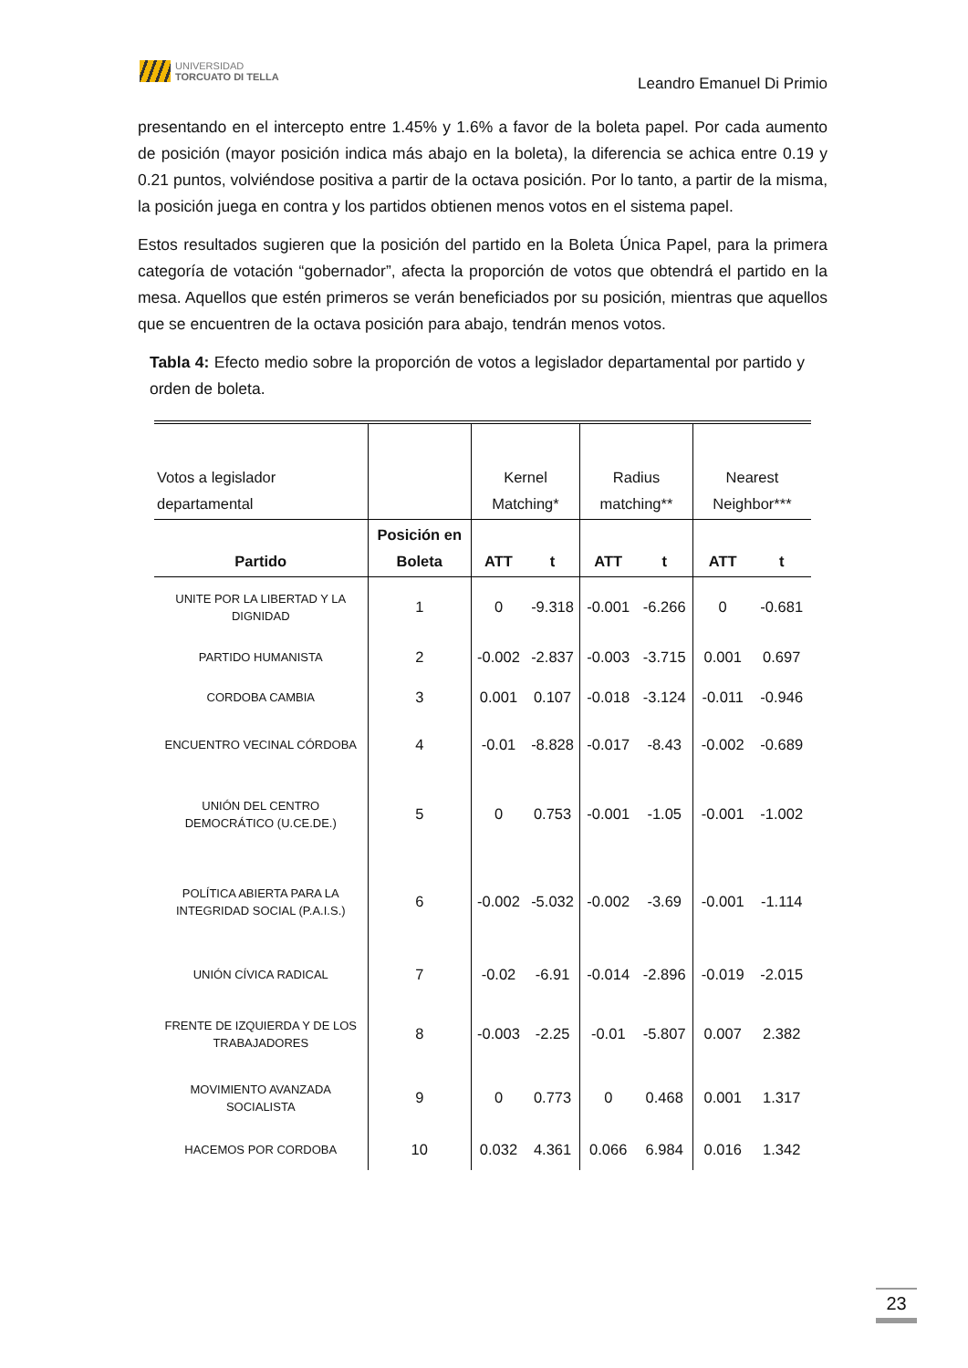UNIVERSIDAD
TORCUATO DI TELLA
Leandro Emanuel Di Primio
presentando en el intercepto entre 1.45% y 1.6% a favor de la boleta papel. Por cada aumento de posición (mayor posición indica más abajo en la boleta), la diferencia se achica entre 0.19 y 0.21 puntos, volviéndose positiva a partir de la octava posición. Por lo tanto, a partir de la misma, la posición juega en contra y los partidos obtienen menos votos en el sistema papel.
Estos resultados sugieren que la posición del partido en la Boleta Única Papel, para la primera categoría de votación “gobernador”, afecta la proporción de votos que obtendrá el partido en la mesa. Aquellos que estén primeros se verán beneficiados por su posición, mientras que aquellos que se encuentren de la octava posición para abajo, tendrán menos votos.
Tabla 4: Efecto medio sobre la proporción de votos a legislador departamental por partido y orden de boleta.
| Votos a legislador departamental | | Kernel Matching* | | Radius matching** | | Nearest Neighbor*** | |
| Partido | Posición en Boleta | ATT | t | ATT | t | ATT | t |
| UNITE POR LA LIBERTAD Y LA DIGNIDAD | 1 | 0 | -9.318 | -0.001 | -6.266 | 0 | -0.681 |
| PARTIDO HUMANISTA | 2 | -0.002 | -2.837 | -0.003 | -3.715 | 0.001 | 0.697 |
| CORDOBA CAMBIA | 3 | 0.001 | 0.107 | -0.018 | -3.124 | -0.011 | -0.946 |
| ENCUENTRO VECINAL CÓRDOBA | 4 | -0.01 | -8.828 | -0.017 | -8.43 | -0.002 | -0.689 |
| UNIÓN DEL CENTRO DEMOCRÁTICO (U.CE.DE.) | 5 | 0 | 0.753 | -0.001 | -1.05 | -0.001 | -1.002 |
| POLÍTICA ABIERTA PARA LA INTEGRIDAD SOCIAL (P.A.I.S.) | 6 | -0.002 | -5.032 | -0.002 | -3.69 | -0.001 | -1.114 |
| UNIÓN CÍVICA RADICAL | 7 | -0.02 | -6.91 | -0.014 | -2.896 | -0.019 | -2.015 |
| FRENTE DE IZQUIERDA Y DE LOS TRABAJADORES | 8 | -0.003 | -2.25 | -0.01 | -5.807 | 0.007 | 2.382 |
| MOVIMIENTO AVANZADA SOCIALISTA | 9 | 0 | 0.773 | 0 | 0.468 | 0.001 | 1.317 |
| HACEMOS POR CORDOBA | 10 | 0.032 | 4.361 | 0.066 | 6.984 | 0.016 | 1.342 |
23